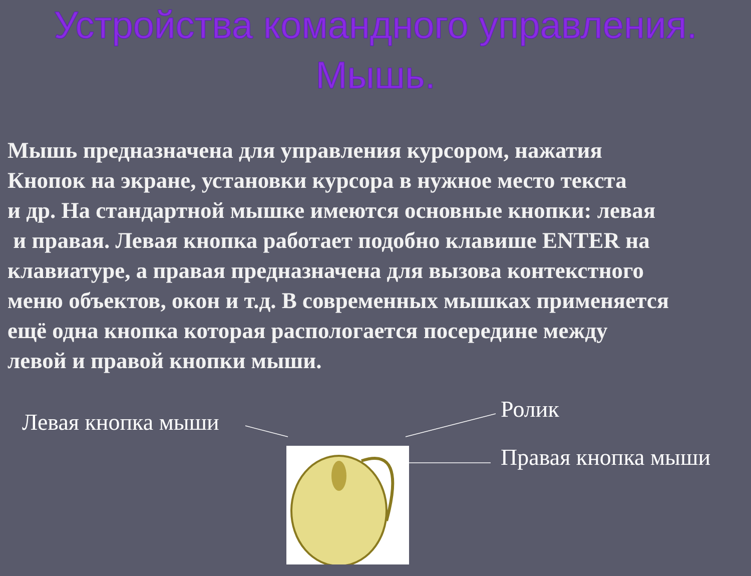Устройства командного управления.
Мышь.
Мышь предназначена для управления курсором, нажатия
Кнопок на экране, установки курсора в нужное место текста
и др. На стандартной мышке имеются основные кнопки: левая
и правая. Левая кнопка работает подобно клавише ENTER на
клавиатуре, а правая предназначена для вызова контекстного
меню объектов, окон и т.д. В современных мышках применяется
ещё одна кнопка которая распологается посередине между
левой и правой кнопки мыши.
Левая кнопка мыши Ролик
Правая кнопка мыши